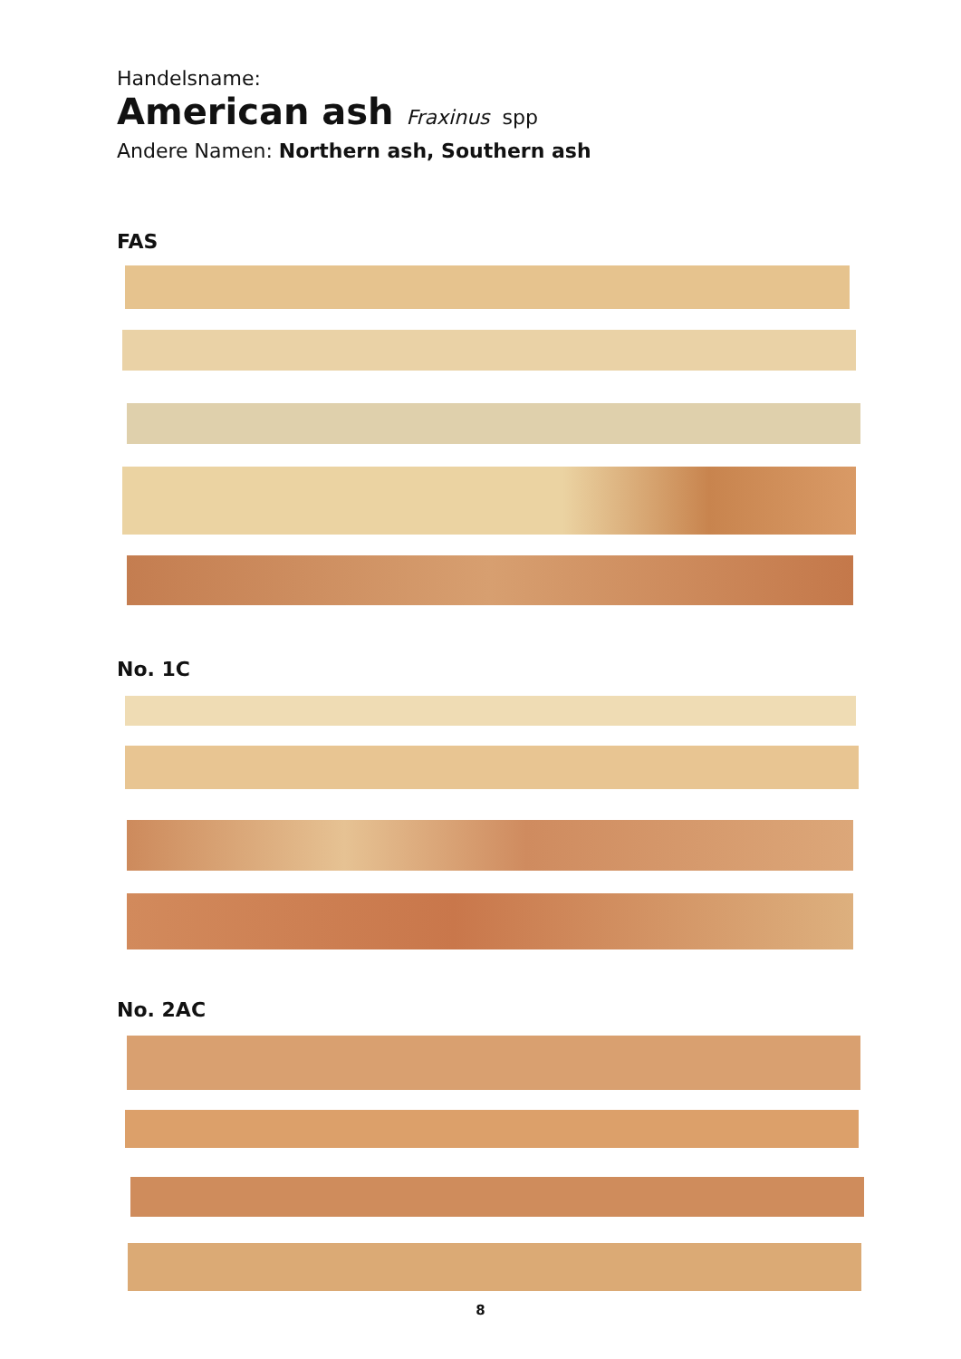Handelsname:
American ash Fraxinus spp
Andere Namen: Northern ash, Southern ash
FAS
No. 1C
No. 2AC
8